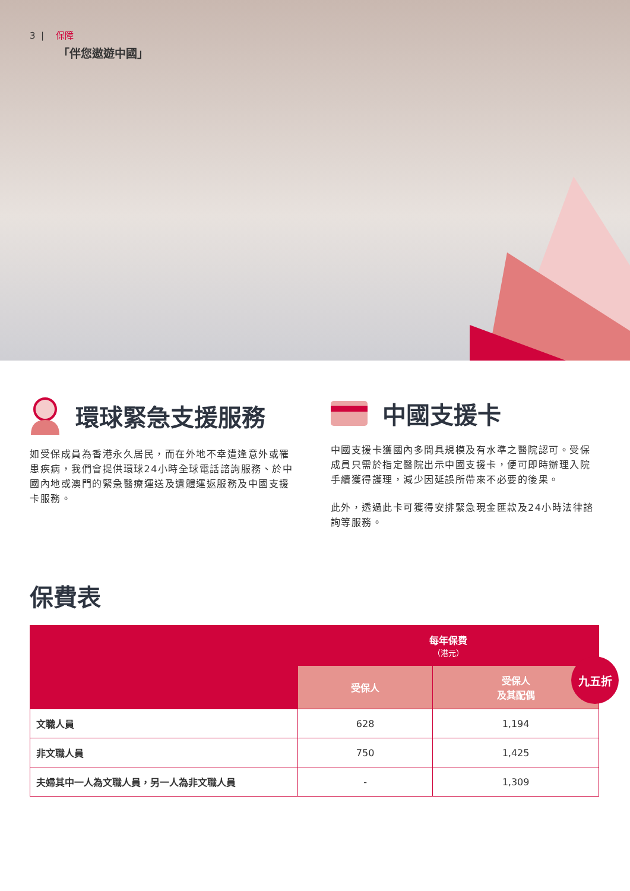3 | 保障
「伴您遨遊中國」
環球緊急支援服務
如受保成員為香港永久居民，而在外地不幸遭逢意外或罹患疾病，我們會提供環球24小時全球電話諮詢服務、於中國內地或澳門的緊急醫療運送及遺體運返服務及中國支援卡服務。
中國支援卡
中國支援卡獲國內多間具規模及有水準之醫院認可。受保成員只需於指定醫院出示中國支援卡，便可即時辦理入院手續獲得護理，減少因延誤所帶來不必要的後果。
此外，透過此卡可獲得安排緊急現金匯款及24小時法律諮詢等服務。
保費表
| | 每年保費 （港元） | |
| --- | --- | --- |
| | 受保人 | 受保人 及其配偶 |
| 文職人員 | 628 | 1,194 |
| 非文職人員 | 750 | 1,425 |
| 夫婦其中一人為文職人員，另一人為非文職人員 | - | 1,309 |
九五折